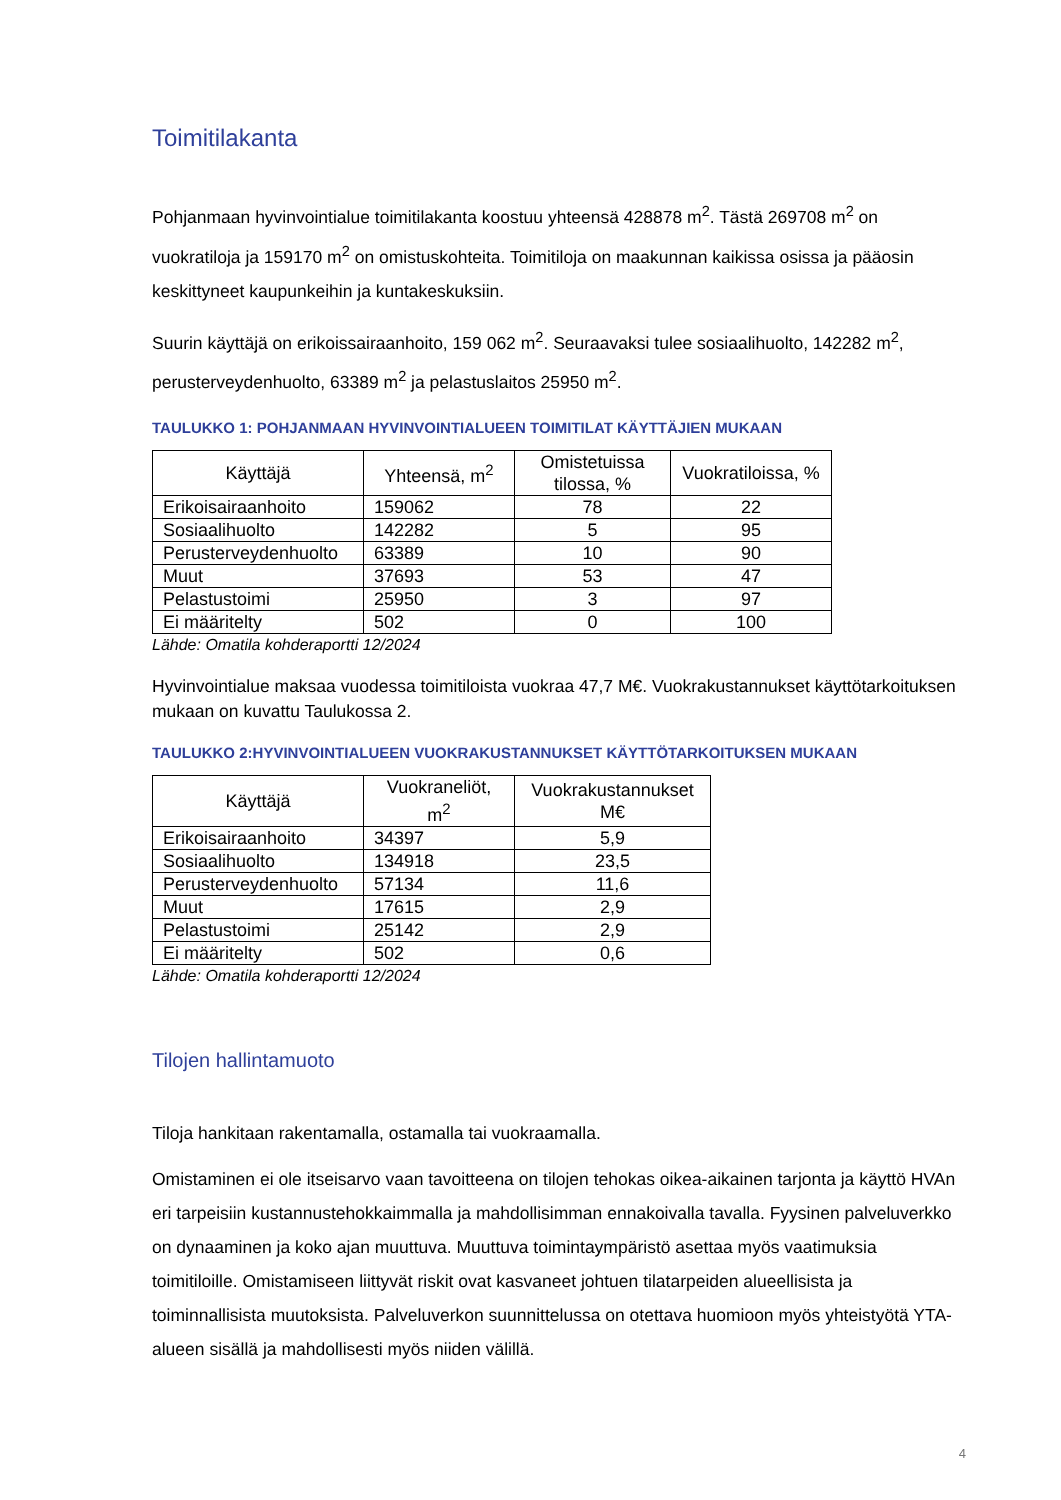Toimitilakanta
Pohjanmaan hyvinvointialue toimitilakanta koostuu yhteensä 428878 m<sup>2</sup>. Tästä 269708 m<sup>2</sup> on vuokratiloja ja 159170 m<sup>2</sup> on omistuskohteita. Toimitiloja on maakunnan kaikissa osissa ja pääosin keskittyneet kaupunkeihin ja kuntakeskuksiin.
Suurin käyttäjä on erikoissairaanhoito, 159 062 m<sup>2</sup>. Seuraavaksi tulee sosiaalihuolto, 142282 m<sup>2</sup>, perusterveydenhuolto, 63389 m<sup>2</sup> ja pelastuslaitos 25950 m<sup>2</sup>.
TAULUKKO 1: POHJANMAAN HYVINVOINTIALUEEN TOIMITILAT KÄYTTÄJIEN MUKAAN
| Käyttäjä | Yhteensä, m<sup>2</sup> | Omistetuissa tilossa, % | Vuokratiloissa, % |
| --- | --- | --- | --- |
| Erikoisairaanhoito | 159062 | 78 | 22 |
| Sosiaalihuolto | 142282 | 5 | 95 |
| Perusterveydenhuolto | 63389 | 10 | 90 |
| Muut | 37693 | 53 | 47 |
| Pelastustoimi | 25950 | 3 | 97 |
| Ei määritelty | 502 | 0 | 100 |
Lähde: Omatila kohderaportti 12/2024
Hyvinvointialue maksaa vuodessa toimitiloista vuokraa 47,7 M€. Vuokrakustannukset käyttötarkoituksen mukaan on kuvattu Taulukossa 2.
TAULUKKO 2:HYVINVOINTIALUEEN VUOKRAKUSTANNUKSET KÄYTTÖTARKOITUKSEN MUKAAN
| Käyttäjä | Vuokraneliöt, m<sup>2</sup> | Vuokrakustannukset M€ |
| --- | --- | --- |
| Erikoisairaanhoito | 34397 | 5,9 |
| Sosiaalihuolto | 134918 | 23,5 |
| Perusterveydenhuolto | 57134 | 11,6 |
| Muut | 17615 | 2,9 |
| Pelastustoimi | 25142 | 2,9 |
| Ei määritelty | 502 | 0,6 |
Lähde: Omatila kohderaportti 12/2024
Tilojen hallintamuoto
Tiloja hankitaan rakentamalla, ostamalla tai vuokraamalla.
Omistaminen ei ole itseisarvo vaan tavoitteena on tilojen tehokas oikea-aikainen tarjonta ja käyttö HVAn eri tarpeisiin kustannustehokkaimmalla ja mahdollisimman ennakoivalla tavalla. Fyysinen palveluverkko on dynaaminen ja koko ajan muuttuva. Muuttuva toimintaympäristö asettaa myös vaatimuksia toimitiloille. Omistamiseen liittyvät riskit ovat kasvaneet johtuen tilatarpeiden alueellisista ja toiminnallisista muutoksista. Palveluverkon suunnittelussa on otettava huomioon myös yhteistyötä YTA-alueen sisällä ja mahdollisesti myös niiden välillä.
4